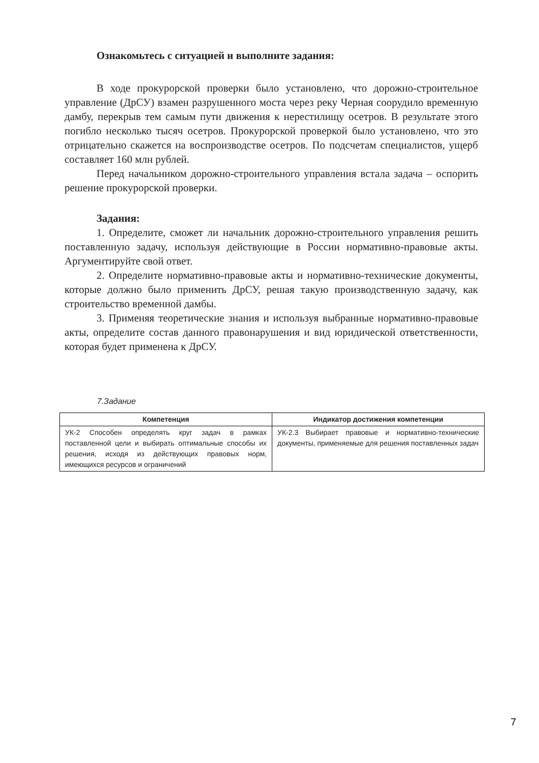Ознакомьтесь с ситуацией и выполните задания:
В ходе прокурорской проверки было установлено, что дорожно-строительное управление (ДрСУ) взамен разрушенного моста через реку Черная соорудило временную дамбу, перекрыв тем самым пути движения к нерестилищу осетров. В результате этого погибло несколько тысяч осетров. Прокурорской проверкой было установлено, что это отрицательно скажется на воспроизводстве осетров. По подсчетам специалистов, ущерб составляет 160 млн рублей.
Перед начальником дорожно-строительного управления встала задача – оспорить решение прокурорской проверки.
Задания:
1. Определите, сможет ли начальник дорожно-строительного управления решить поставленную задачу, используя действующие в России нормативно-правовые акты. Аргументируйте свой ответ.
2. Определите нормативно-правовые акты и нормативно-технические документы, которые должно было применить ДрСУ, решая такую производственную задачу, как строительство временной дамбы.
3. Применяя теоретические знания и используя выбранные нормативно-правовые акты, определите состав данного правонарушения и вид юридической ответственности, которая будет применена к ДрСУ.
7.Задание
| Компетенция | Индикатор достижения компетенции |
| --- | --- |
| УК-2 Способен определять круг задач в рамках поставленной цели и выбирать оптимальные способы их решения, исходя из действующих правовых норм, имеющихся ресурсов и ограничений | УК-2.3 Выбирает правовые и нормативно-технические документы, применяемые для решения поставленных задач |
7